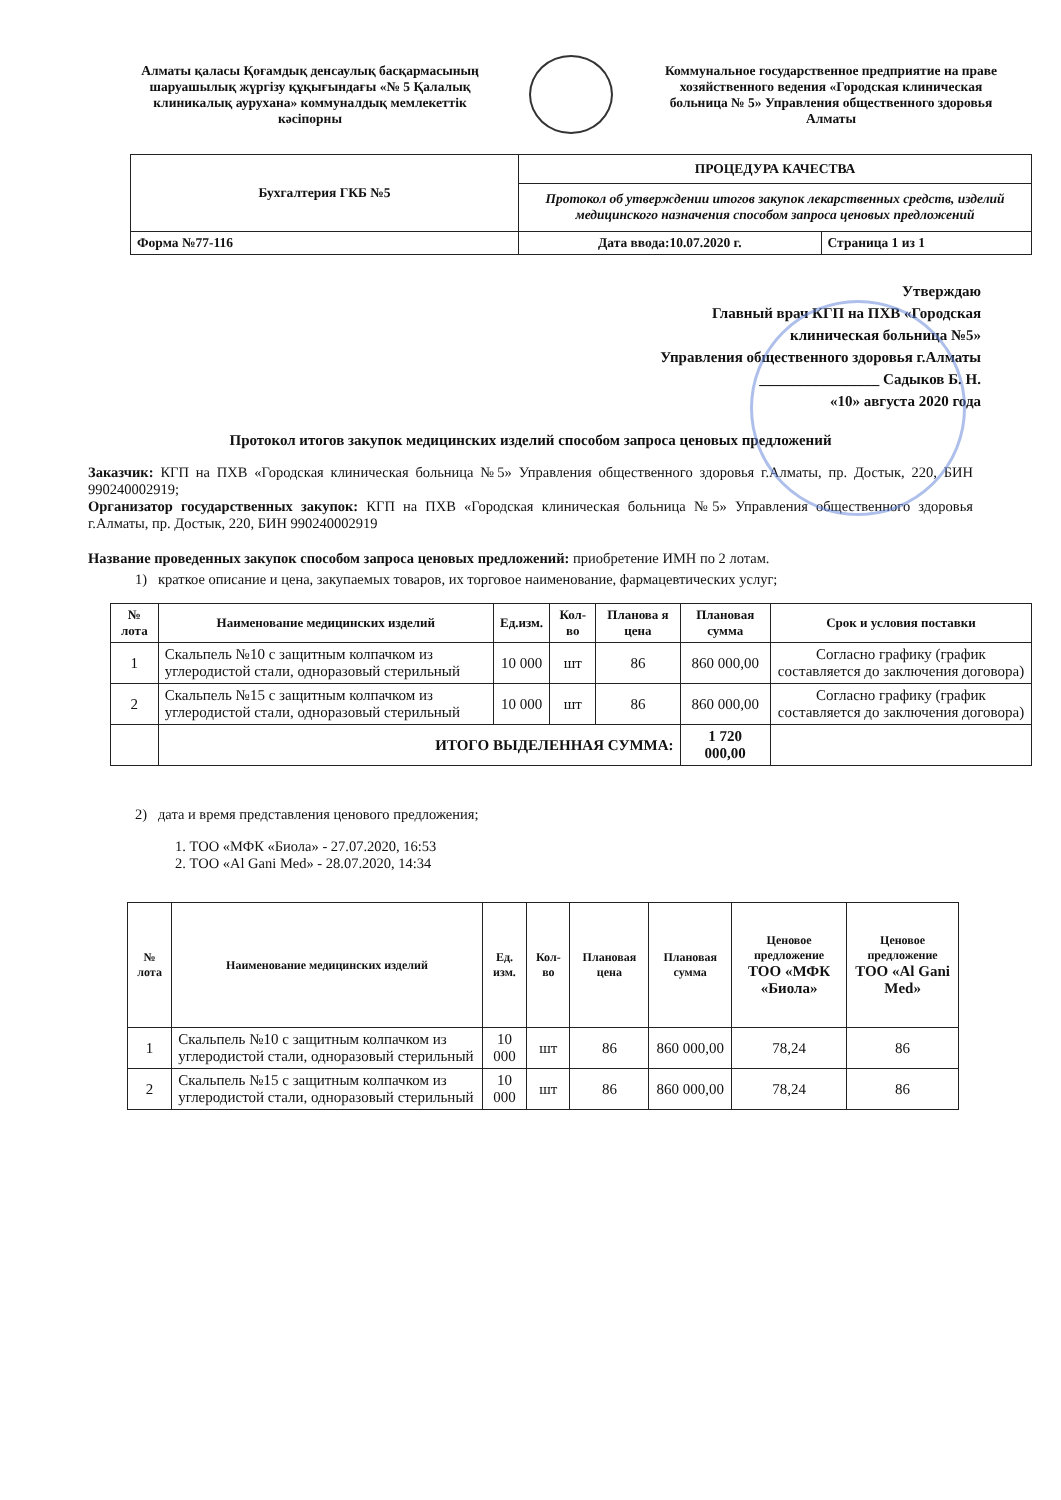Алматы қаласы Қоғамдық денсаулық басқармасының шаруашылық жүргізу құқығындағы «№ 5 Қалалық клиникалық аурухана» коммуналдық мемлекеттік кәсіпорны
Коммунальное государственное предприятие на праве хозяйственного ведения «Городская клиническая больница № 5» Управления общественного здоровья Алматы
| Бухгалтерия ГКБ №5 | ПРОЦЕДУРА КАЧЕСТВА | |
| | Протокол об утверждении итогов закупок лекарственных средств, изделий медицинского назначения способом запроса ценовых предложений | |
| Форма №77-116 | Дата ввода:10.07.2020 г. | Страница 1 из 1 |
Утверждаю
Главный врач КГП на ПХВ «Городская
клиническая больница №5»
Управления общественного здоровья г.Алматы
________________ Садыков Б. Н.
«10» августа 2020 года
Протокол итогов закупок медицинских изделий способом запроса ценовых предложений
Заказчик: КГП на ПХВ «Городская клиническая больница №5» Управления общественного здоровья г.Алматы, пр. Достык, 220, БИН 990240002919;
Организатор государственных закупок: КГП на ПХВ «Городская клиническая больница №5» Управления общественного здоровья г.Алматы, пр. Достык, 220, БИН 990240002919
Название проведенных закупок способом запроса ценовых предложений: приобретение ИМН по 2 лотам.
1) краткое описание и цена, закупаемых товаров, их торговое наименование, фармацевтических услуг;
| № лота | Наименование медицинских изделий | Ед.изм. | Кол-во | Планова я цена | Плановая сумма | Срок и условия поставки |
| --- | --- | --- | --- | --- | --- | --- |
| 1 | Скальпель №10 с защитным колпачком из углеродистой стали, одноразовый стерильный | 10 000 | шт | 86 | 860 000,00 | Согласно графику (график составляется до заключения договора) |
| 2 | Скальпель №15 с защитным колпачком из углеродистой стали, одноразовый стерильный | 10 000 | шт | 86 | 860 000,00 | Согласно графику (график составляется до заключения договора) |
| | ИТОГО ВЫДЕЛЕННАЯ СУММА: | | | | 1 720 000,00 | |
2) дата и время представления ценового предложения;
1. ТОО «МФК «Биола» - 27.07.2020, 16:53
2. ТОО «Al Gani Med» - 28.07.2020, 14:34
| № лота | Наименование медицинских изделий | Ед. изм. | Кол-во | Плановая цена | Плановая сумма | Ценовое предложение ТОО «МФК «Биола» | Ценовое предложение ТОО «Al Gani Med» |
| --- | --- | --- | --- | --- | --- | --- | --- |
| 1 | Скальпель №10 с защитным колпачком из углеродистой стали, одноразовый стерильный | 10 000 | шт | 86 | 860 000,00 | 78,24 | 86 |
| 2 | Скальпель №15 с защитным колпачком из углеродистой стали, одноразовый стерильный | 10 000 | шт | 86 | 860 000,00 | 78,24 | 86 |